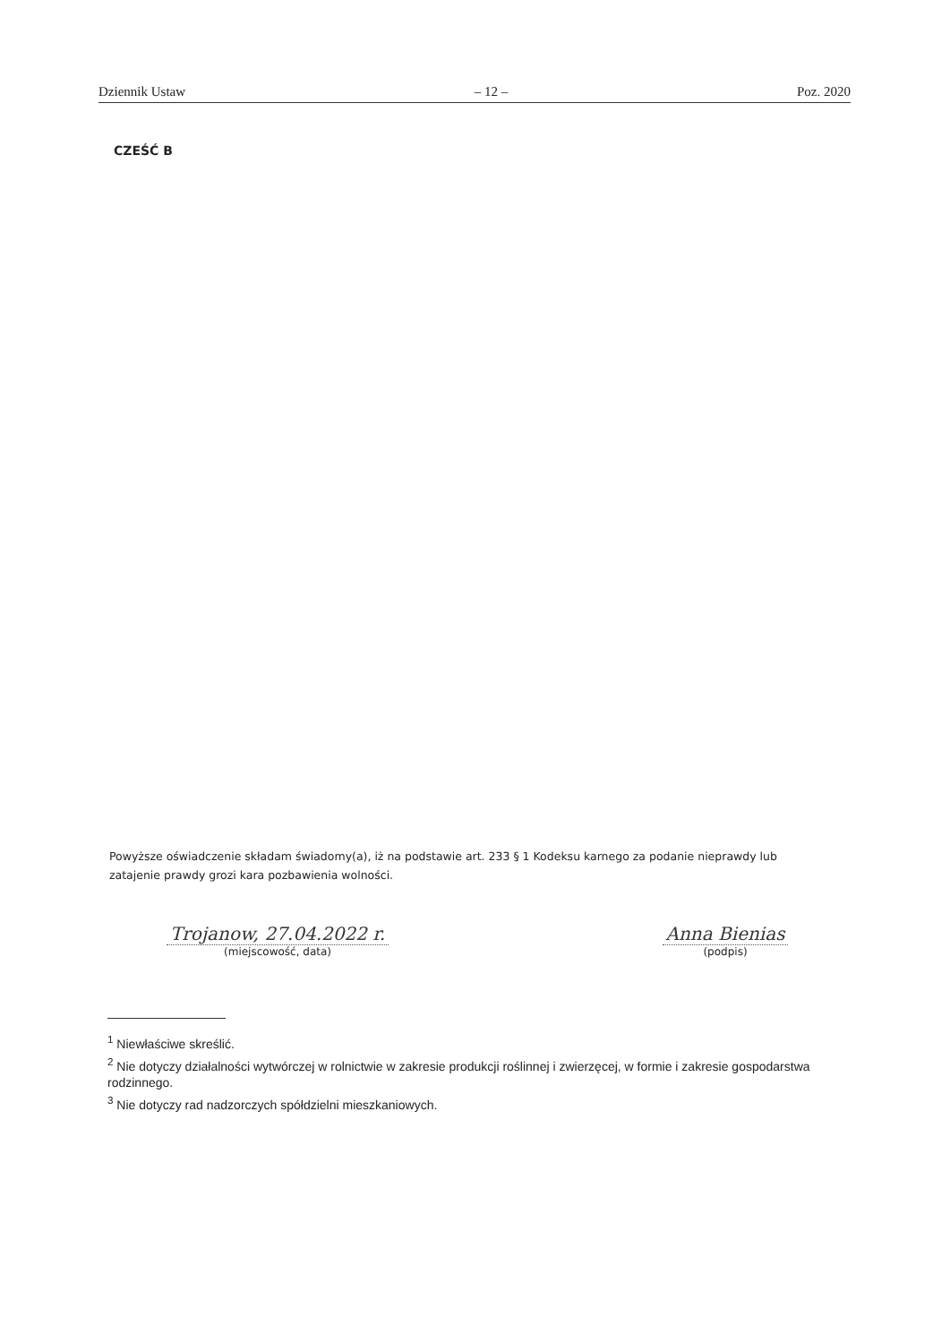Dziennik Ustaw – 12 – Poz. 2020
CZEŚĆ B
Powyższe oświadczenie składam świadomy(a), iż na podstawie art. 233 § 1 Kodeksu karnego za podanie nieprawdy lub zatajenie prawdy grozi kara pozbawienia wolności.
Trojanow, 27.04.2022 r.
(miejscowość, data)
Anna Bienias
(podpis)
<sup>1</sup> Niewłaściwe skreślić.
<sup>2</sup> Nie dotyczy działalności wytwórczej w rolnictwie w zakresie produkcji roślinnej i zwierzęcej, w formie i zakresie gospodarstwa rodzinnego.
<sup>3</sup> Nie dotyczy rad nadzorczych spółdzielni mieszkaniowych.